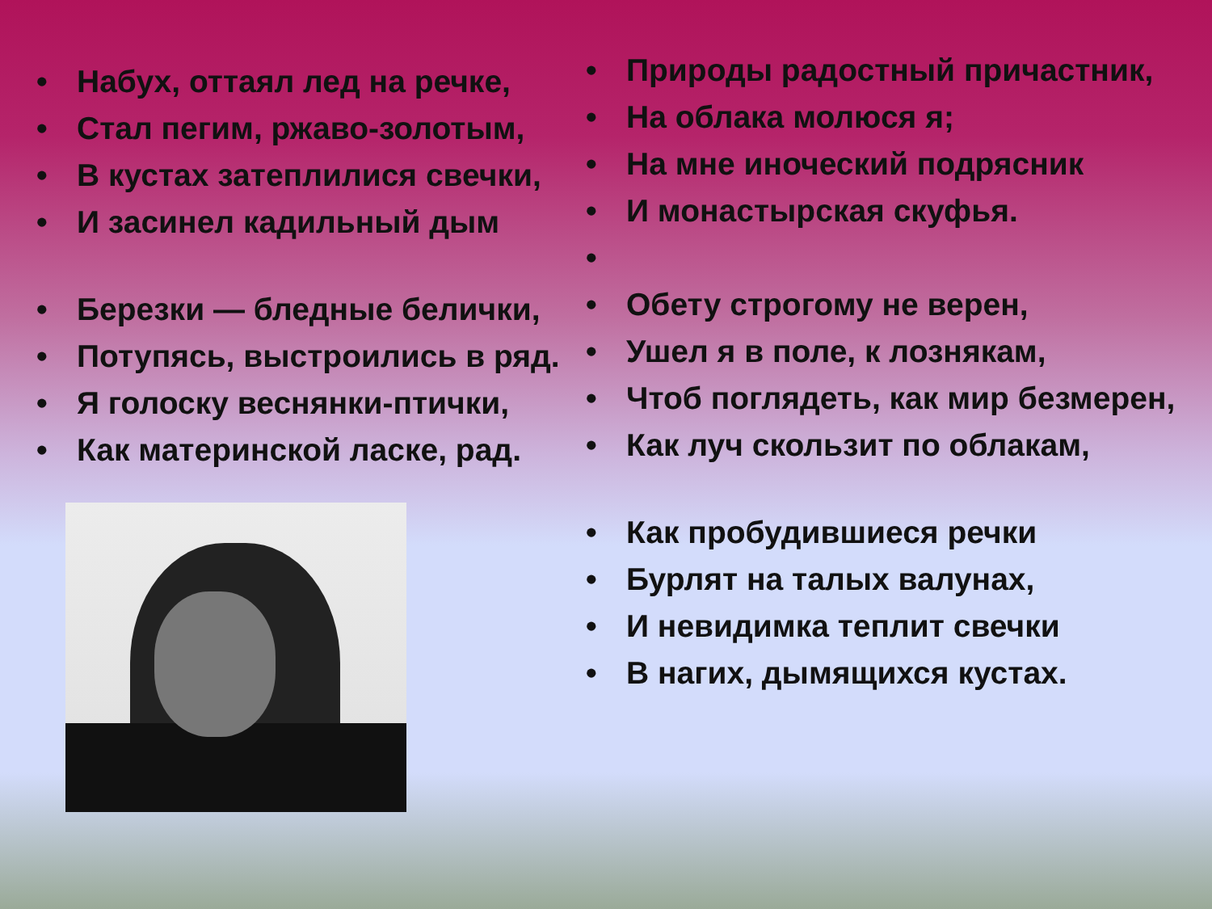• Набух, оттаял лед на речке,
• Стал пегим, ржаво-золотым,
• В кустах затеплилися свечки,
• И засинел кадильный дым
• Березки — бледные белички,
• Потупясь, выстроились в ряд.
• Я голоску веснянки-птички,
• Как материнской ласке, рад.
• Природы радостный причастник,
• На облака молюся я;
• На мне иноческий подрясник
• И монастырская скуфья.
•
• Обету строгому не верен,
• Ушел я в поле, к лознякам,
• Чтоб поглядеть, как мир безмерен,
• Как луч скользит по облакам,
• Как пробудившиеся речки
• Бурлят на талых валунах,
• И невидимка теплит свечки
• В нагих, дымящихся кустах.